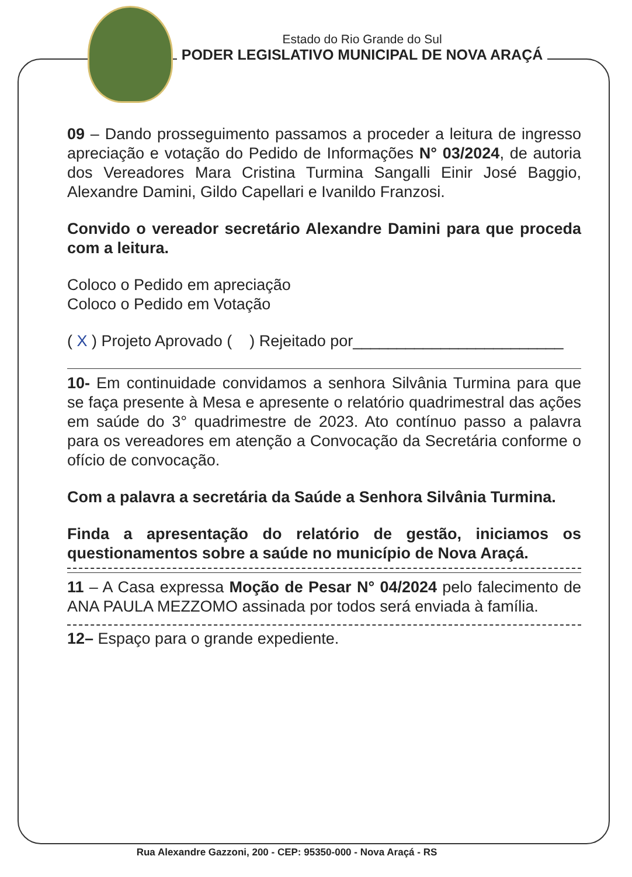Estado do Rio Grande do Sul
PODER LEGISLATIVO MUNICIPAL DE NOVA ARAÇÁ
09 – Dando prosseguimento passamos a proceder a leitura de ingresso apreciação e votação do Pedido de Informações N° 03/2024, de autoria dos Vereadores Mara Cristina Turmina Sangalli Einir José Baggio, Alexandre Damini, Gildo Capellari e Ivanildo Franzosi.
Convido o vereador secretário Alexandre Damini para que proceda com a leitura.
Coloco o Pedido em apreciação
Coloco o Pedido em Votação
( X ) Projeto Aprovado ( ) Rejeitado por________________________
10- Em continuidade convidamos a senhora Silvânia Turmina para que se faça presente à Mesa e apresente o relatório quadrimestral das ações em saúde do 3° quadrimestre de 2023. Ato contínuo passo a palavra para os vereadores em atenção a Convocação da Secretária conforme o ofício de convocação.
Com a palavra a secretária da Saúde a Senhora Silvânia Turmina.
Finda a apresentação do relatório de gestão, iniciamos os questionamentos sobre a saúde no município de Nova Araçá.
11 – A Casa expressa Moção de Pesar N° 04/2024 pelo falecimento de ANA PAULA MEZZOMO assinada por todos será enviada à família.
12– Espaço para o grande expediente.
Rua Alexandre Gazzoni, 200 - CEP: 95350-000 - Nova Araçá - RS